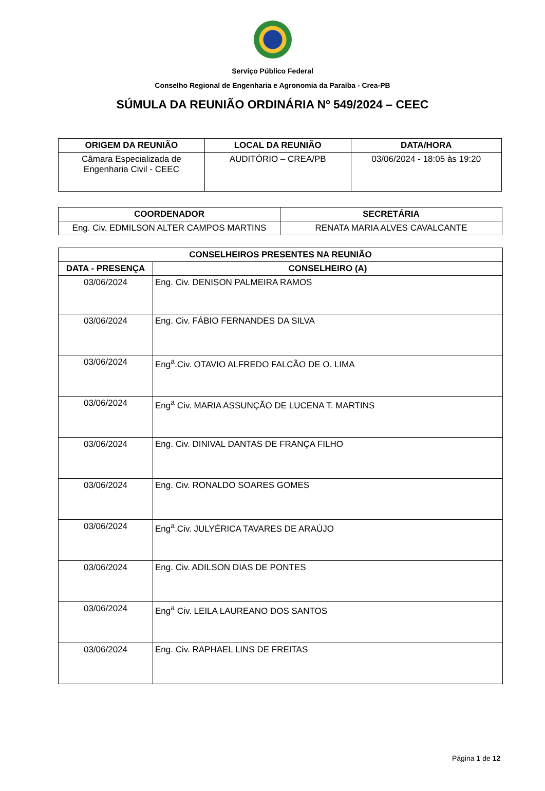Serviço Público Federal
Conselho Regional de Engenharia e Agronomia da Paraíba - Crea-PB
SÚMULA DA REUNIÃO ORDINÁRIA Nº 549/2024 – CEEC
| ORIGEM DA REUNIÃO | LOCAL DA REUNIÃO | DATA/HORA |
| --- | --- | --- |
| Câmara Especializada de Engenharia Civil - CEEC | AUDITÓRIO – CREA/PB | 03/06/2024 - 18:05 às 19:20 |
| COORDENADOR | SECRETÁRIA |
| --- | --- |
| Eng. Civ. EDMILSON ALTER CAMPOS MARTINS | RENATA MARIA ALVES CAVALCANTE |
| CONSELHEIROS PRESENTES NA REUNIÃO | |
| --- | --- |
| DATA - PRESENÇA | CONSELHEIRO (A) |
| 03/06/2024 | Eng. Civ. DENISON PALMEIRA RAMOS |
| 03/06/2024 | Eng. Civ. FÁBIO FERNANDES DA SILVA |
| 03/06/2024 | Eng<sup>a</sup>.Civ. OTAVIO ALFREDO FALCÃO DE O. LIMA |
| 03/06/2024 | Eng<sup>a</sup> Civ. MARIA ASSUNÇÃO DE LUCENA T. MARTINS |
| 03/06/2024 | Eng. Civ. DINIVAL DANTAS DE FRANÇA FILHO |
| 03/06/2024 | Eng. Civ. RONALDO SOARES GOMES |
| 03/06/2024 | Eng<sup>a</sup>.Civ. JULYÉRICA TAVARES DE ARAÚJO |
| 03/06/2024 | Eng. Civ. ADILSON DIAS DE PONTES |
| 03/06/2024 | Eng<sup>a</sup> Civ. LEILA LAUREANO DOS SANTOS |
| 03/06/2024 | Eng. Civ. RAPHAEL LINS DE FREITAS |
Página 1 de 12